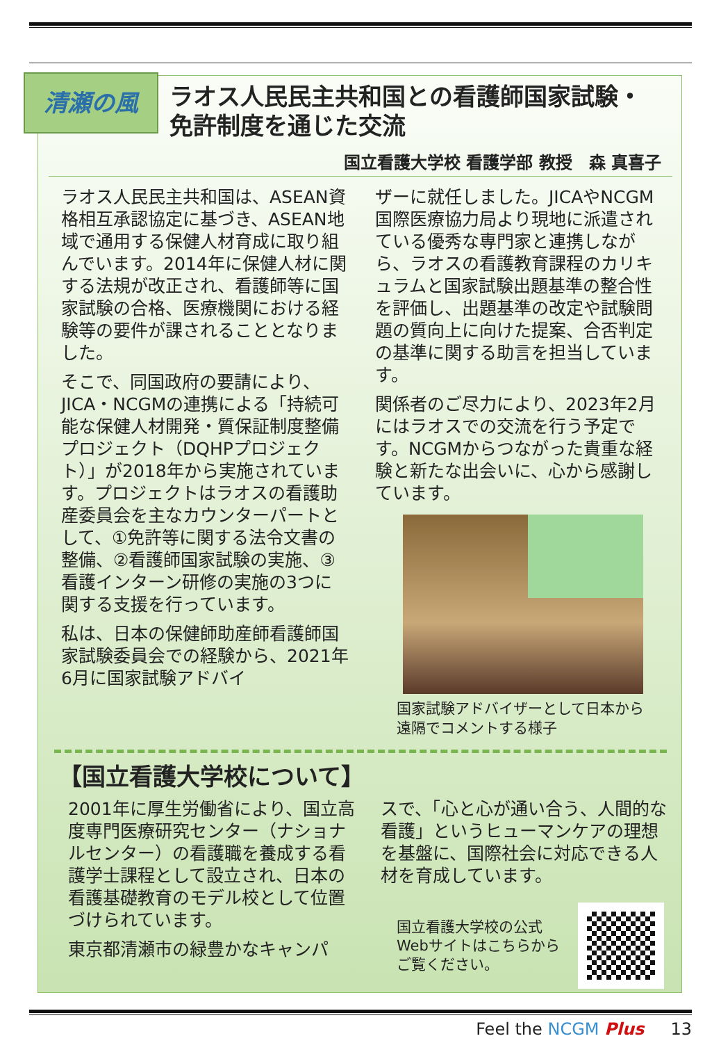清瀬の風
ラオス人民民主共和国との看護師国家試験・免許制度を通じた交流
国立看護大学校 看護学部 教授　森 真喜子
ラオス人民民主共和国は、ASEAN資格相互承認協定に基づき、ASEAN地域で通用する保健人材育成に取り組んでいます。2014年に保健人材に関する法規が改正され、看護師等に国家試験の合格、医療機関における経験等の要件が課されることとなりました。
そこで、同国政府の要請により、JICA・NCGMの連携による「持続可能な保健人材開発・質保証制度整備プロジェクト（DQHPプロジェクト）」が2018年から実施されています。プロジェクトはラオスの看護助産委員会を主なカウンターパートとして、①免許等に関する法令文書の整備、②看護師国家試験の実施、③看護インターン研修の実施の3つに関する支援を行っています。
私は、日本の保健師助産師看護師国家試験委員会での経験から、2021年6月に国家試験アドバイ
ザーに就任しました。JICAやNCGM国際医療協力局より現地に派遣されている優秀な専門家と連携しながら、ラオスの看護教育課程のカリキュラムと国家試験出題基準の整合性を評価し、出題基準の改定や試験問題の質向上に向けた提案、合否判定の基準に関する助言を担当しています。
関係者のご尽力により、2023年2月にはラオスでの交流を行う予定です。NCGMからつながった貴重な経験と新たな出会いに、心から感謝しています。
国家試験アドバイザーとして日本から
遠隔でコメントする様子
【国立看護大学校について】
2001年に厚生労働省により、国立高度専門医療研究センター（ナショナルセンター）の看護職を養成する看護学士課程として設立され、日本の看護基礎教育のモデル校として位置づけられています。
東京都清瀬市の緑豊かなキャンパ
スで、「心と心が通い合う、人間的な看護」というヒューマンケアの理想を基盤に、国際社会に対応できる人材を育成しています。
国立看護大学校の公式
Webサイトはこちらから
ご覧ください。
Feel the NCGM Plus 13